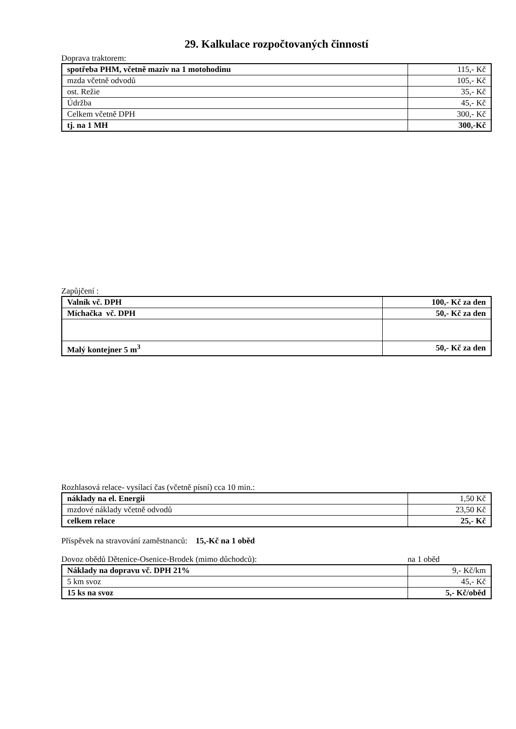29. Kalkulace rozpočtovaných činností
Doprava traktorem:
| spotřeba PHM, včetně maziv na 1 motohodinu | 115,- Kč |
| mzda včetně odvodů | 105,- Kč |
| ost. Režie | 35,- Kč |
| Údržba | 45,- Kč |
| Celkem včetně DPH | 300,- Kč |
| tj. na 1 MH | 300,-Kč |
Zapůjčení :
| Valník vč. DPH | 100,- Kč za den |
| Míchačka vč. DPH | 50,- Kč za den |
| Malý kontejner 5 m<sup>3</sup> | 50,- Kč za den |
Rozhlasová relace- vysílací čas (včetně písní) cca 10 min.:
| náklady na el. Energii | 1,50 Kč |
| mzdové náklady včetně odvodů | 23,50 Kč |
| celkem relace | 25,- Kč |
Příspěvek na stravování zaměstnanců: 15,-Kč na 1 oběd
Dovoz obědů Dětenice-Osenice-Brodek (mimo důchodců): na 1 oběd
| Náklady na dopravu vč. DPH 21% | 9,- Kč/km |
| 5 km svoz | 45,- Kč |
| 15 ks na svoz | 5,- Kč/oběd |